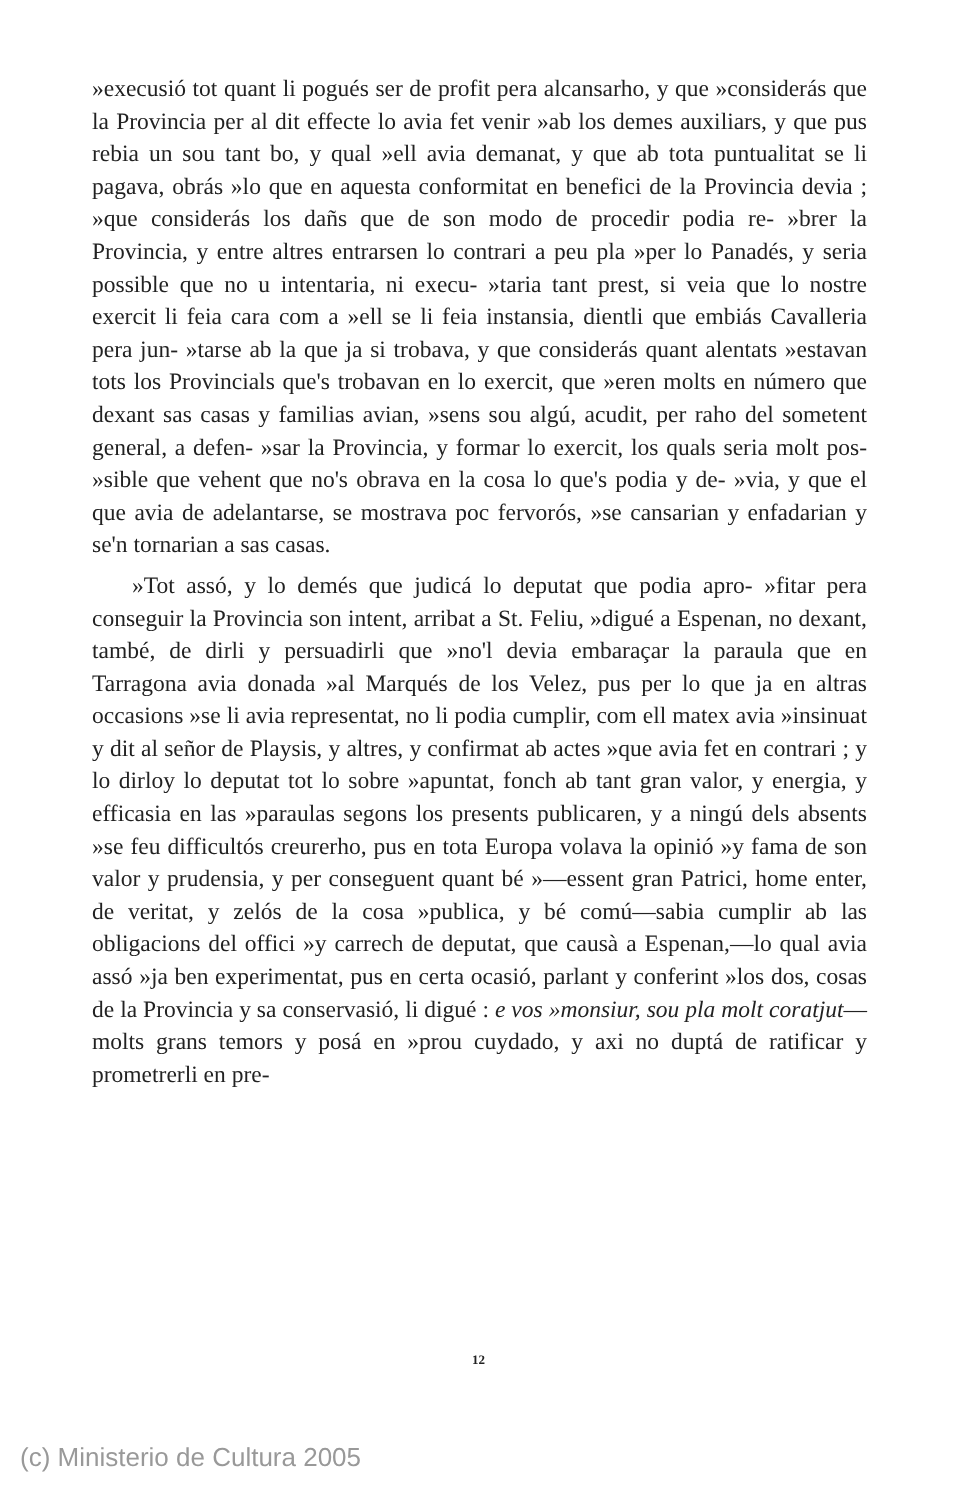»execusió tot quant li pogués ser de profit pera alcansarho, y que »considerás que la Provincia per al dit effecte lo avia fet venir »ab los demes auxiliars, y que pus rebia un sou tant bo, y qual »ell avia demanat, y que ab tota puntualitat se li pagava, obrás »lo que en aquesta conformitat en benefici de la Provincia devia ; »que considerás los dañs que de son modo de procedir podia re- »brer la Provincia, y entre altres entrarsen lo contrari a peu pla »per lo Panadés, y seria possible que no u intentaria, ni execu- »taria tant prest, si veia que lo nostre exercit li feia cara com a »ell se li feia instansia, dientli que embiás Cavalleria pera jun- »tarse ab la que ja si trobava, y que considerás quant alentats »estavan tots los Provincials que's trobavan en lo exercit, que »eren molts en número que dexant sas casas y familias avian, »sens sou algú, acudit, per raho del sometent general, a defen- »sar la Provincia, y formar lo exercit, los quals seria molt pos- »sible que vehent que no's obrava en la cosa lo que's podia y de- »via, y que el que avia de adelantarse, se mostrava poc fervorós, »se cansarian y enfadarian y se'n tornarian a sas casas.
»Tot assó, y lo demés que judicá lo deputat que podia apro- »fitar pera conseguir la Provincia son intent, arribat a St. Feliu, »digué a Espenan, no dexant, també, de dirli y persuadirli que »no'l devia embaraçar la paraula que en Tarragona avia donada »al Marqués de los Velez, pus per lo que ja en altras occasions »se li avia representat, no li podia cumplir, com ell matex avia »insinuat y dit al señor de Playsis, y altres, y confirmat ab actes »que avia fet en contrari ; y lo dirloy lo deputat tot lo sobre »apuntat, fonch ab tant gran valor, y energia, y efficasia en las »paraulas segons los presents publicaren, y a ningú dels absents »se feu difficultós creurerho, pus en tota Europa volava la opinió »y fama de son valor y prudensia, y per conseguent quant bé »—essent gran Patrici, home enter, de veritat, y zelós de la cosa »publica, y bé comú—sabia cumplir ab las obligacions del offici »y carrech de deputat, que causà a Espenan,—lo qual avia assó »ja ben experimentat, pus en certa ocasió, parlant y conferint »los dos, cosas de la Provincia y sa conservasió, li digué : e vos »monsiur, sou pla molt coratjut—molts grans temors y posá en »prou cuydado, y axi no duptá de ratificar y prometrerli en pre-
12
(c) Ministerio de Cultura 2005